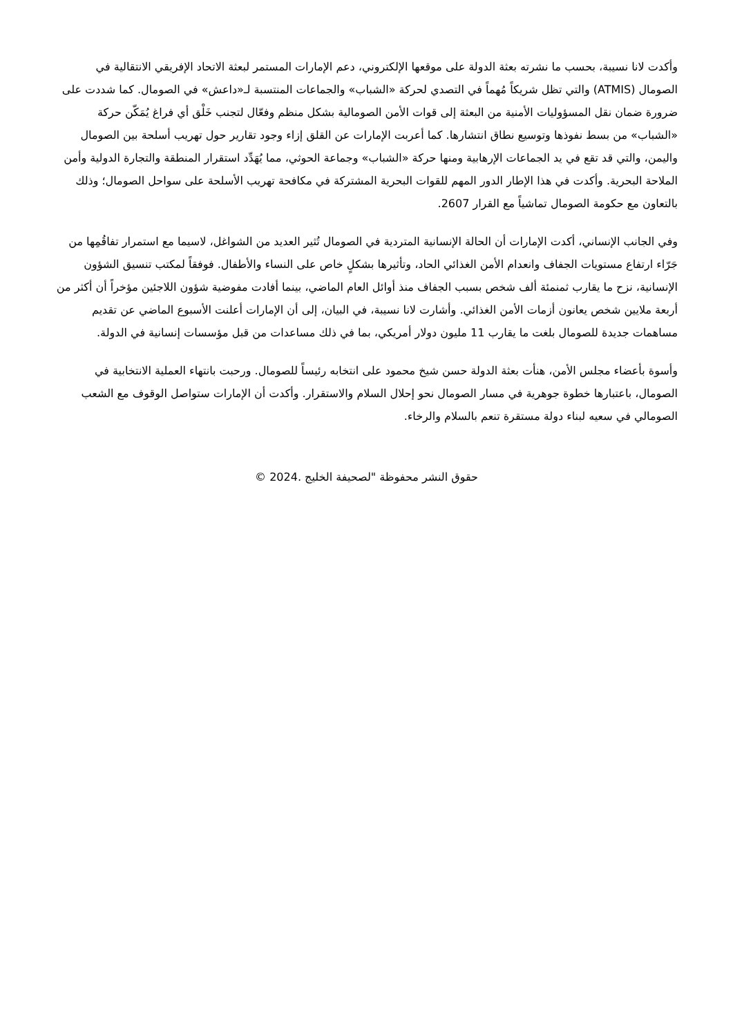وأكدت لانا نسيبة، بحسب ما نشرته بعثة الدولة على موقعها الإلكتروني، دعم الإمارات المستمر لبعثة الاتحاد الإفريقي الانتقالية في الصومال (ATMIS) والتي تظل شريكاً مُهماً في التصدي لحركة «الشباب» والجماعات المنتسبة لـ«داعش» في الصومال. كما شددت على ضرورة ضمان نقل المسؤوليات الأمنية من البعثة إلى قوات الأمن الصومالية بشكل منظم وفعّال لتجنب خَلْق أي فراغ يُمَكّن حركة «الشباب» من بسط نفوذها وتوسيع نطاق انتشارها. كما أعربت الإمارات عن القلق إزاء وجود تقارير حول تهريب أسلحة بين الصومال واليمن، والتي قد تقع في يد الجماعات الإرهابية ومنها حركة «الشباب» وجماعة الحوثي، مما يُهَدِّد استقرار المنطقة والتجارة الدولية وأمن الملاحة البحرية. وأكدت في هذا الإطار الدور المهم للقوات البحرية المشتركة في مكافحة تهريب الأسلحة على سواحل الصومال؛ وذلك بالتعاون مع حكومة الصومال تماشياً مع القرار 2607.
وفي الجانب الإنساني، أكدت الإمارات أن الحالة الإنسانية المتردية في الصومال تُثير العديد من الشواغل، لاسيما مع استمرار تفاقُمِها من جَرّاء ارتفاع مستويات الجفاف وانعدام الأمن الغذائي الحاد، وتأثيرها بشكلٍ خاص على النساء والأطفال. فوفقاً لمكتب تنسيق الشؤون الإنسانية، نزح ما يقارب ثمنمئة ألف شخص بسبب الجفاف منذ أوائل العام الماضي، بينما أفادت مفوضية شؤون اللاجئين مؤخراً أن أكثر من أربعة ملايين شخص يعانون أزمات الأمن الغذائي. وأشارت لانا نسيبة، في البيان، إلى أن الإمارات أعلنت الأسبوع الماضي عن تقديم مساهمات جديدة للصومال بلغت ما يقارب 11 مليون دولار أمريكي، بما في ذلك مساعدات من قبل مؤسسات إنسانية في الدولة.
وأسوة بأعضاء مجلس الأمن، هنأت بعثة الدولة حسن شيخ محمود على انتخابه رئيساً للصومال. ورحبت بانتهاء العملية الانتخابية في الصومال، باعتبارها خطوة جوهرية في مسار الصومال نحو إحلال السلام والاستقرار. وأكدت أن الإمارات ستواصل الوقوف مع الشعب الصومالي في سعيه لبناء دولة مستقرة تنعم بالسلام والرخاء.
حقوق النشر محفوظة "لصحيفة الخليج .2024 ©